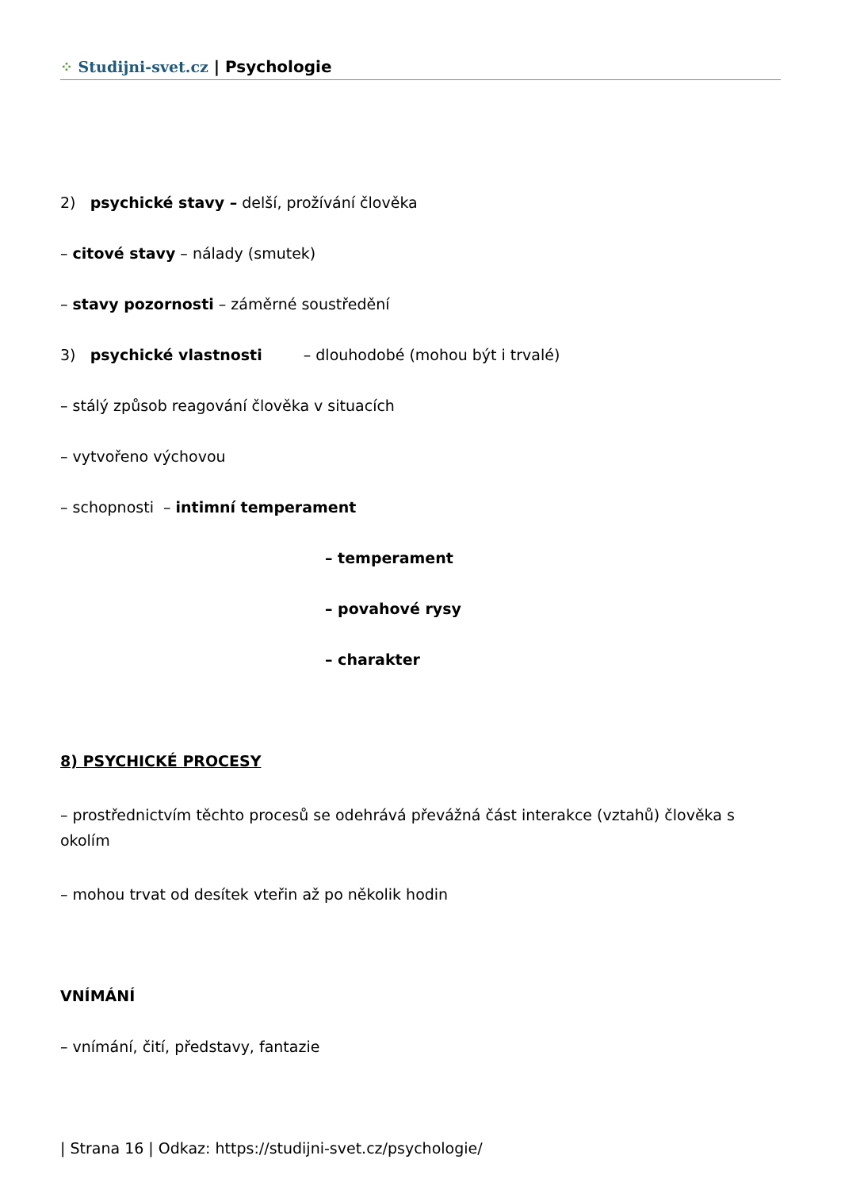⁘ Studijni-svet.cz | Psychologie
2) psychické stavy – delší, prožívání člověka
– citové stavy – nálady (smutek)
– stavy pozornosti – záměrné soustředění
3) psychické vlastnosti – dlouhodobé (mohou být i trvalé)
– stálý způsob reagování člověka v situacích
– vytvořeno výchovou
– schopnosti – intimní temperament
– temperament
– povahové rysy
– charakter
8) PSYCHICKÉ PROCESY
– prostřednictvím těchto procesů se odehrává převážná část interakce (vztahů) člověka s okolím
– mohou trvat od desítek vteřin až po několik hodin
VNÍMÁNÍ
– vnímání, čití, představy, fantazie
| Strana 16 | Odkaz: https://studijni-svet.cz/psychologie/